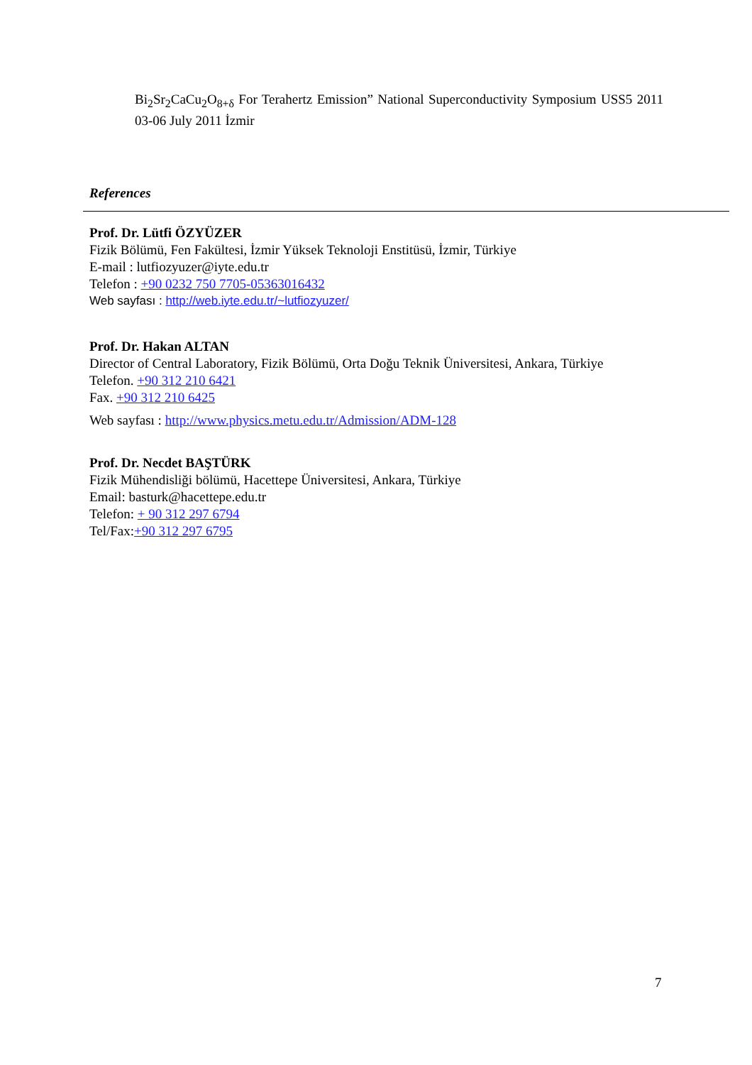Bi<sub>2</sub>Sr<sub>2</sub>CaCu<sub>2</sub>O<sub>8+δ</sub> For Terahertz Emission” National Superconductivity Symposium USS5 2011 03-06 July 2011 İzmir
References
Prof. Dr. Lütfi ÖZYÜZER
Fizik Bölümü, Fen Fakültesi, İzmir Yüksek Teknoloji Enstitüsü, İzmir, Türkiye
E-mail : lutfiozyuzer@iyte.edu.tr
Telefon : +90 0232 750 7705-05363016432
Web sayfası : http://web.iyte.edu.tr/~lutfiozyuzer/
Prof. Dr. Hakan ALTAN
Director of Central Laboratory, Fizik Bölümü, Orta Doğu Teknik Üniversitesi, Ankara, Türkiye
Telefon. +90 312 210 6421
Fax. +90 312 210 6425
Web sayfası : http://www.physics.metu.edu.tr/Admission/ADM-128
Prof. Dr. Necdet BAŞTÜRK
Fizik Mühendisliği bölümü, Hacettepe Üniversitesi, Ankara, Türkiye
Email: basturk@hacettepe.edu.tr
Telefon: + 90 312 297 6794
Tel/Fax:+90 312 297 6795
7